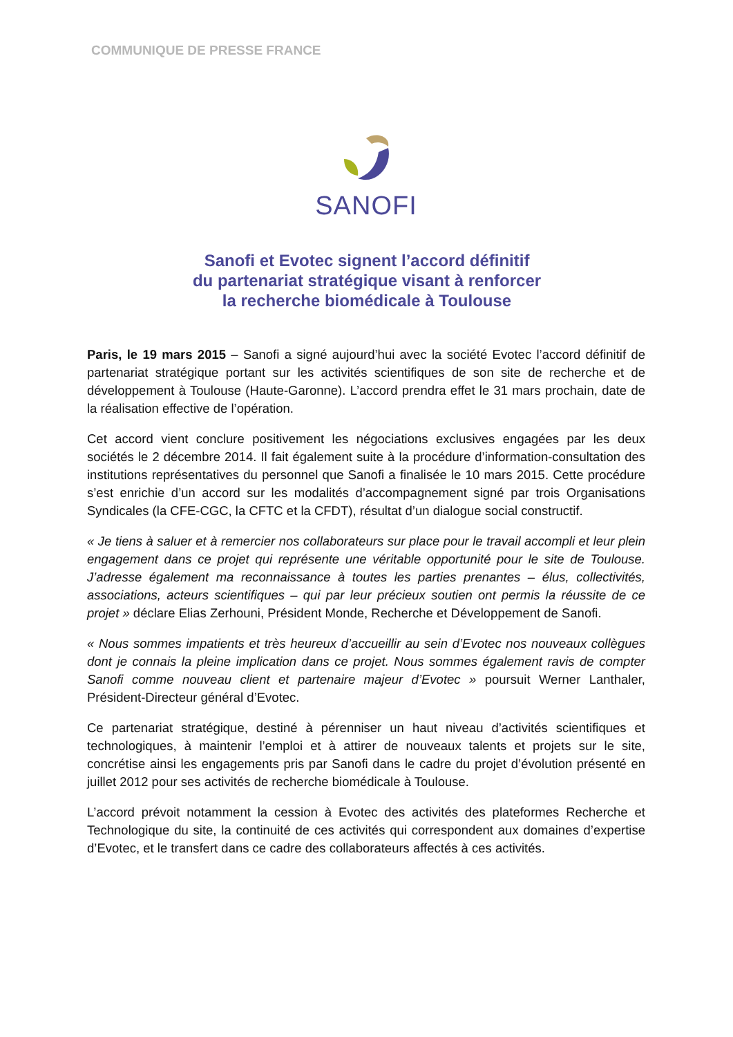COMMUNIQUE DE PRESSE FRANCE
SANOFI
Sanofi et Evotec signent l’accord définitif
du partenariat stratégique visant à renforcer
la recherche biomédicale à Toulouse
Paris, le 19 mars 2015 – Sanofi a signé aujourd’hui avec la société Evotec l’accord définitif de partenariat stratégique portant sur les activités scientifiques de son site de recherche et de développement à Toulouse (Haute-Garonne). L’accord prendra effet le 31 mars prochain, date de la réalisation effective de l’opération.
Cet accord vient conclure positivement les négociations exclusives engagées par les deux sociétés le 2 décembre 2014. Il fait également suite à la procédure d’information-consultation des institutions représentatives du personnel que Sanofi a finalisée le 10 mars 2015. Cette procédure s’est enrichie d’un accord sur les modalités d’accompagnement signé par trois Organisations Syndicales (la CFE-CGC, la CFTC et la CFDT), résultat d’un dialogue social constructif.
« Je tiens à saluer et à remercier nos collaborateurs sur place pour le travail accompli et leur plein engagement dans ce projet qui représente une véritable opportunité pour le site de Toulouse. J’adresse également ma reconnaissance à toutes les parties prenantes – élus, collectivités, associations, acteurs scientifiques – qui par leur précieux soutien ont permis la réussite de ce projet » déclare Elias Zerhouni, Président Monde, Recherche et Développement de Sanofi.
« Nous sommes impatients et très heureux d’accueillir au sein d’Evotec nos nouveaux collègues dont je connais la pleine implication dans ce projet. Nous sommes également ravis de compter Sanofi comme nouveau client et partenaire majeur d’Evotec » poursuit Werner Lanthaler, Président-Directeur général d’Evotec.
Ce partenariat stratégique, destiné à pérenniser un haut niveau d’activités scientifiques et technologiques, à maintenir l’emploi et à attirer de nouveaux talents et projets sur le site, concrétise ainsi les engagements pris par Sanofi dans le cadre du projet d’évolution présenté en juillet 2012 pour ses activités de recherche biomédicale à Toulouse.
L’accord prévoit notamment la cession à Evotec des activités des plateformes Recherche et Technologique du site, la continuité de ces activités qui correspondent aux domaines d’expertise d’Evotec, et le transfert dans ce cadre des collaborateurs affectés à ces activités.